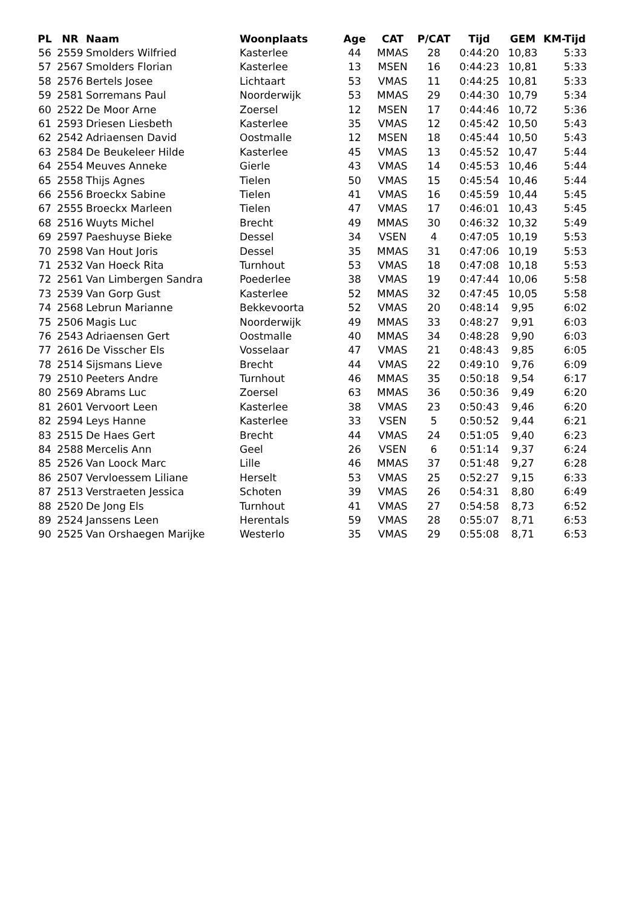| PL | NR | Naam | Woonplaats | Age | CAT | P/CAT | Tijd | GEM | KM-Tijd |
| --- | --- | --- | --- | --- | --- | --- | --- | --- | --- |
| 56 | 2559 | Smolders Wilfried | Kasterlee | 44 | MMAS | 28 | 0:44:20 | 10,83 | 5:33 |
| 57 | 2567 | Smolders Florian | Kasterlee | 13 | MSEN | 16 | 0:44:23 | 10,81 | 5:33 |
| 58 | 2576 | Bertels Josee | Lichtaart | 53 | VMAS | 11 | 0:44:25 | 10,81 | 5:33 |
| 59 | 2581 | Sorremans Paul | Noorderwijk | 53 | MMAS | 29 | 0:44:30 | 10,79 | 5:34 |
| 60 | 2522 | De Moor Arne | Zoersel | 12 | MSEN | 17 | 0:44:46 | 10,72 | 5:36 |
| 61 | 2593 | Driesen Liesbeth | Kasterlee | 35 | VMAS | 12 | 0:45:42 | 10,50 | 5:43 |
| 62 | 2542 | Adriaensen David | Oostmalle | 12 | MSEN | 18 | 0:45:44 | 10,50 | 5:43 |
| 63 | 2584 | De Beukeleer Hilde | Kasterlee | 45 | VMAS | 13 | 0:45:52 | 10,47 | 5:44 |
| 64 | 2554 | Meuves Anneke | Gierle | 43 | VMAS | 14 | 0:45:53 | 10,46 | 5:44 |
| 65 | 2558 | Thijs Agnes | Tielen | 50 | VMAS | 15 | 0:45:54 | 10,46 | 5:44 |
| 66 | 2556 | Broeckx Sabine | Tielen | 41 | VMAS | 16 | 0:45:59 | 10,44 | 5:45 |
| 67 | 2555 | Broeckx Marleen | Tielen | 47 | VMAS | 17 | 0:46:01 | 10,43 | 5:45 |
| 68 | 2516 | Wuyts Michel | Brecht | 49 | MMAS | 30 | 0:46:32 | 10,32 | 5:49 |
| 69 | 2597 | Paeshuyse Bieke | Dessel | 34 | VSEN | 4 | 0:47:05 | 10,19 | 5:53 |
| 70 | 2598 | Van Hout Joris | Dessel | 35 | MMAS | 31 | 0:47:06 | 10,19 | 5:53 |
| 71 | 2532 | Van Hoeck Rita | Turnhout | 53 | VMAS | 18 | 0:47:08 | 10,18 | 5:53 |
| 72 | 2561 | Van Limbergen Sandra | Poederlee | 38 | VMAS | 19 | 0:47:44 | 10,06 | 5:58 |
| 73 | 2539 | Van Gorp Gust | Kasterlee | 52 | MMAS | 32 | 0:47:45 | 10,05 | 5:58 |
| 74 | 2568 | Lebrun Marianne | Bekkevoorta | 52 | VMAS | 20 | 0:48:14 | 9,95 | 6:02 |
| 75 | 2506 | Magis Luc | Noorderwijk | 49 | MMAS | 33 | 0:48:27 | 9,91 | 6:03 |
| 76 | 2543 | Adriaensen Gert | Oostmalle | 40 | MMAS | 34 | 0:48:28 | 9,90 | 6:03 |
| 77 | 2616 | De Visscher Els | Vosselaar | 47 | VMAS | 21 | 0:48:43 | 9,85 | 6:05 |
| 78 | 2514 | Sijsmans Lieve | Brecht | 44 | VMAS | 22 | 0:49:10 | 9,76 | 6:09 |
| 79 | 2510 | Peeters Andre | Turnhout | 46 | MMAS | 35 | 0:50:18 | 9,54 | 6:17 |
| 80 | 2569 | Abrams Luc | Zoersel | 63 | MMAS | 36 | 0:50:36 | 9,49 | 6:20 |
| 81 | 2601 | Vervoort Leen | Kasterlee | 38 | VMAS | 23 | 0:50:43 | 9,46 | 6:20 |
| 82 | 2594 | Leys Hanne | Kasterlee | 33 | VSEN | 5 | 0:50:52 | 9,44 | 6:21 |
| 83 | 2515 | De Haes Gert | Brecht | 44 | VMAS | 24 | 0:51:05 | 9,40 | 6:23 |
| 84 | 2588 | Mercelis Ann | Geel | 26 | VSEN | 6 | 0:51:14 | 9,37 | 6:24 |
| 85 | 2526 | Van Loock Marc | Lille | 46 | MMAS | 37 | 0:51:48 | 9,27 | 6:28 |
| 86 | 2507 | Vervloessem Liliane | Herselt | 53 | VMAS | 25 | 0:52:27 | 9,15 | 6:33 |
| 87 | 2513 | Verstraeten Jessica | Schoten | 39 | VMAS | 26 | 0:54:31 | 8,80 | 6:49 |
| 88 | 2520 | De Jong Els | Turnhout | 41 | VMAS | 27 | 0:54:58 | 8,73 | 6:52 |
| 89 | 2524 | Janssens Leen | Herentals | 59 | VMAS | 28 | 0:55:07 | 8,71 | 6:53 |
| 90 | 2525 | Van Orshaegen Marijke | Westerlo | 35 | VMAS | 29 | 0:55:08 | 8,71 | 6:53 |